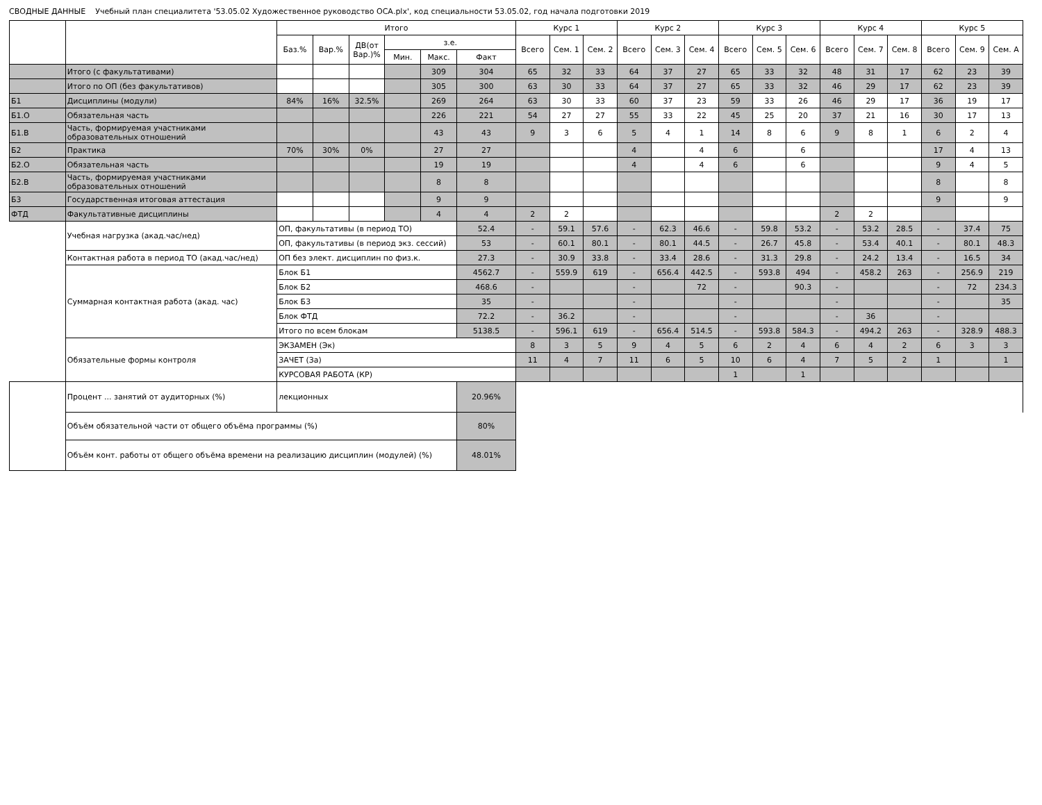СВОДНЫЕ ДАННЫЕ Учебный план специалитета '53.05.02 Художественное руководство ОСА.plx', код специальности 53.05.02, год начала подготовки 2019
| | | Итого | | | | | | Курс 1 | | | Курс 2 | | | Курс 3 | | | Курс 4 | | | Курс 5 | | |
| --- | --- | --- | --- | --- | --- | --- | --- | --- | --- | --- | --- | --- | --- | --- | --- | --- | --- | --- | --- | --- | --- | --- |
| | | Баз.% | Вар.% | ДВ(от Вар.)% | з.е. | | | Всего | Сем. 1 | Сем. 2 | Всего | Сем. 3 | Сем. 4 | Всего | Сем. 5 | Сем. 6 | Всего | Сем. 7 | Сем. 8 | Всего | Сем. 9 | Сем. A |
| | | | | | Мин. | Макс. | Факт | | | | | | | | | | | | | | | |
| | Итого (с факультативами) | | | | | 309 | 304 | 65 | 32 | 33 | 64 | 37 | 27 | 65 | 33 | 32 | 48 | 31 | 17 | 62 | 23 | 39 |
| | Итого по ОП (без факультативов) | | | | | 305 | 300 | 63 | 30 | 33 | 64 | 37 | 27 | 65 | 33 | 32 | 46 | 29 | 17 | 62 | 23 | 39 |
| Б1 | Дисциплины (модули) | 84% | 16% | 32.5% | | 269 | 264 | 63 | 30 | 33 | 60 | 37 | 23 | 59 | 33 | 26 | 46 | 29 | 17 | 36 | 19 | 17 |
| Б1.О | Обязательная часть | | | | | 226 | 221 | 54 | 27 | 27 | 55 | 33 | 22 | 45 | 25 | 20 | 37 | 21 | 16 | 30 | 17 | 13 |
| Б1.В | Часть, формируемая участниками образовательных отношений | | | | | 43 | 43 | 9 | 3 | 6 | 5 | 4 | 1 | 14 | 8 | 6 | 9 | 8 | 1 | 6 | 2 | 4 |
| Б2 | Практика | 70% | 30% | 0% | | 27 | 27 | | | | 4 | | 4 | 6 | | 6 | | | | 17 | 4 | 13 |
| Б2.О | Обязательная часть | | | | | 19 | 19 | | | | 4 | | 4 | 6 | | 6 | | | | 9 | 4 | 5 |
| Б2.В | Часть, формируемая участниками образовательных отношений | | | | | 8 | 8 | | | | | | | | | | | | | 8 | | 8 |
| Б3 | Государственная итоговая аттестация | | | | | 9 | 9 | | | | | | | | | | | | | 9 | | 9 |
| ФТД | Факультативные дисциплины | | | | | 4 | 4 | 2 | 2 | | | | | | | | 2 | 2 | | | | |
| | Учебная нагрузка (акад.час/нед) | ОП, факультативы (в период ТО) | | | | | 52.4 | - | 59.1 | 57.6 | - | 62.3 | 46.6 | - | 59.8 | 53.2 | - | 53.2 | 28.5 | - | 37.4 | 75 |
| | | ОП, факультативы (в период экз. сессий) | | | | | 53 | - | 60.1 | 80.1 | - | 80.1 | 44.5 | - | 26.7 | 45.8 | - | 53.4 | 40.1 | - | 80.1 | 48.3 |
| | Контактная работа в период ТО (акад.час/нед) | ОП без элект. дисциплин по физ.к. | | | | | 27.3 | - | 30.9 | 33.8 | - | 33.4 | 28.6 | - | 31.3 | 29.8 | - | 24.2 | 13.4 | - | 16.5 | 34 |
| | Суммарная контактная работа (акад. час) | Блок Б1 | | | | | 4562.7 | - | 559.9 | 619 | - | 656.4 | 442.5 | - | 593.8 | 494 | - | 458.2 | 263 | - | 256.9 | 219 |
| | | Блок Б2 | | | | | 468.6 | - | | | - | | 72 | - | | 90.3 | - | | | - | 72 | 234.3 |
| | | Блок Б3 | | | | | 35 | - | | | - | | | - | | | - | | | - | | 35 |
| | | Блок ФТД | | | | | 72.2 | - | 36.2 | | - | | | - | | | - | 36 | | - | | |
| | | Итого по всем блокам | | | | | 5138.5 | - | 596.1 | 619 | - | 656.4 | 514.5 | - | 593.8 | 584.3 | - | 494.2 | 263 | - | 328.9 | 488.3 |
| | Обязательные формы контроля | ЭКЗАМЕН (Эк) | | | | | | 8 | 3 | 5 | 9 | 4 | 5 | 6 | 2 | 4 | 6 | 4 | 2 | 6 | 3 | 3 |
| | | ЗАЧЕТ (За) | | | | | | 11 | 4 | 7 | 11 | 6 | 5 | 10 | 6 | 4 | 7 | 5 | 2 | 1 | | 1 |
| | | КУРСОВАЯ РАБОТА (КР) | | | | | | | | | | | | 1 | | 1 | | | | | | |
| | Процент ... занятий от аудиторных (%) | лекционных | | | | | 20.96% | | | | | | | | | | | | | | | |
| | Объём обязательной части от общего объёма программы (%) | | | | | | 80% | | | | | | | | | | | | | | | |
| | Объём конт. работы от общего объёма времени на реализацию дисциплин (модулей) (%) | | | | | | 48.01% | | | | | | | | | | | | | | | |